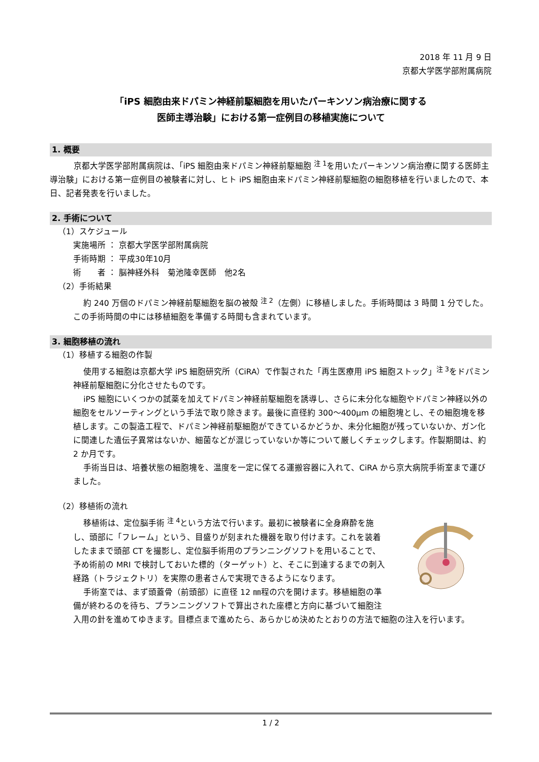2018 年 11 月 9 日
京都大学医学部附属病院
「iPS 細胞由来ドパミン神経前駆細胞を用いたパーキンソン病治療に関する
医師主導治験」における第一症例目の移植実施について
1. 概要
京都大学医学部附属病院は、「iPS 細胞由来ドパミン神経前駆細胞 <sup>注 1</sup>を用いたパーキンソン病治療に関する医師主導治験」における第一症例目の被験者に対し、ヒト iPS 細胞由来ドパミン神経前駆細胞の細胞移植を行いましたので、本日、記者発表を行いました。
2. 手術について
（1）スケジュール
実施場所 ： 京都大学医学部附属病院
手術時期 ： 平成30年10月
術　　者 ： 脳神経外科　菊池隆幸医師　他2名
（2）手術結果
約 240 万個のドパミン神経前駆細胞を脳の被殻 <sup>注 2</sup>（左側）に移植しました。手術時間は 3 時間 1 分でした。この手術時間の中には移植細胞を準備する時間も含まれています。
3. 細胞移植の流れ
（1）移植する細胞の作製
使用する細胞は京都大学 iPS 細胞研究所（CiRA）で作製された「再生医療用 iPS 細胞ストック」<sup>注 3</sup>をドパミン神経前駆細胞に分化させたものです。
iPS 細胞にいくつかの試薬を加えてドパミン神経前駆細胞を誘導し、さらに未分化な細胞やドパミン神経以外の細胞をセルソーティングという手法で取り除きます。最後に直径約 300〜400μm の細胞塊とし、その細胞塊を移植します。この製造工程で、ドパミン神経前駆細胞ができているかどうか、未分化細胞が残っていないか、ガン化に関連した遺伝子異常はないか、細菌などが混じっていないか等について厳しくチェックします。作製期間は、約 2 か月です。
手術当日は、培養状態の細胞塊を、温度を一定に保てる運搬容器に入れて、CiRA から京大病院手術室まで運びました。
（2）移植術の流れ
移植術は、定位脳手術 <sup>注 4</sup>という方法で行います。最初に被験者に全身麻酔を施し、頭部に「フレーム」という、目盛りが刻まれた機器を取り付けます。これを装着したままで頭部 CT を撮影し、定位脳手術用のプランニングソフトを用いることで、予め術前の MRI で検討しておいた標的（ターゲット）と、そこに到達するまでの刺入経路（トラジェクトリ）を実際の患者さんで実現できるようになります。
手術室では、まず頭蓋骨（前頭部）に直径 12 ㎜程の穴を開けます。移植細胞の準備が終わるのを待ち、プランニングソフトで算出された座標と方向に基づいて細胞注入用の針を進めてゆきます。目標点まで進めたら、あらかじめ決めたとおりの方法で細胞の注入を行います。
1 / 2